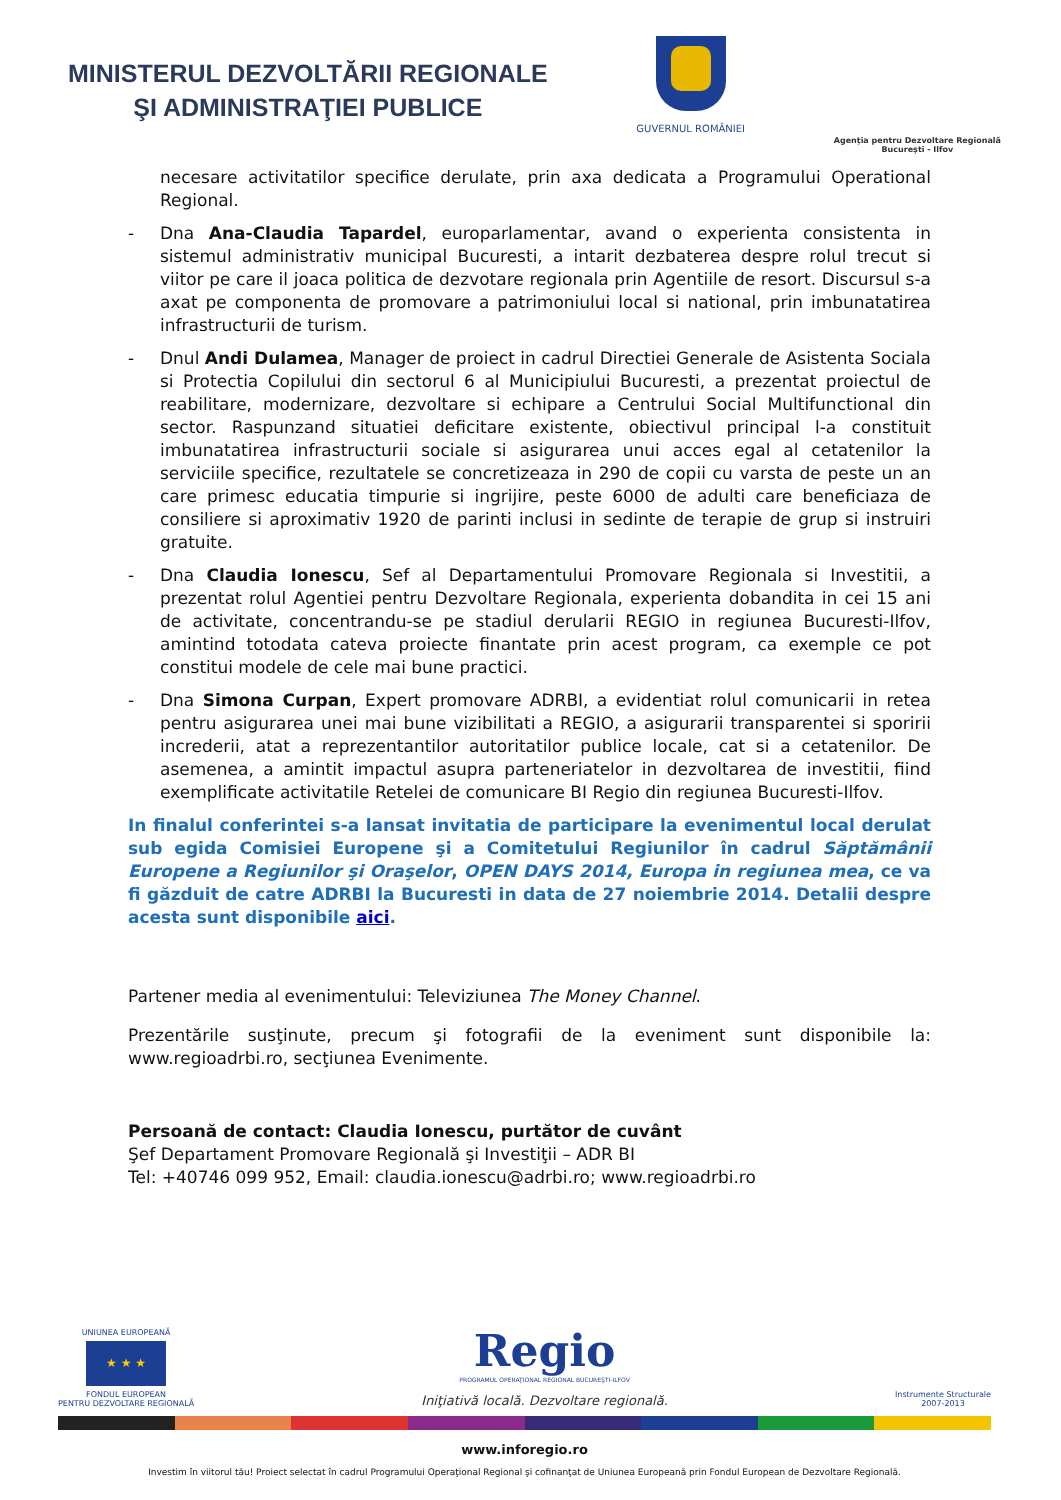MINISTERUL DEZVOLTĂRII REGIONALE
ŞI ADMINISTRAŢIEI PUBLICE
GUVERNUL ROMÂNIEI
Agenţia pentru Dezvoltare Regională
Bucureşti - Ilfov
necesare activitatilor specifice derulate, prin axa dedicata a Programului Operational Regional.
- Dna Ana-Claudia Tapardel, europarlamentar, avand o experienta consistenta in sistemul administrativ municipal Bucuresti, a intarit dezbaterea despre rolul trecut si viitor pe care il joaca politica de dezvotare regionala prin Agentiile de resort. Discursul s-a axat pe componenta de promovare a patrimoniului local si national, prin imbunatatirea infrastructurii de turism.
- Dnul Andi Dulamea, Manager de proiect in cadrul Directiei Generale de Asistenta Sociala si Protectia Copilului din sectorul 6 al Municipiului Bucuresti, a prezentat proiectul de reabilitare, modernizare, dezvoltare si echipare a Centrului Social Multifunctional din sector. Raspunzand situatiei deficitare existente, obiectivul principal l-a constituit imbunatatirea infrastructurii sociale si asigurarea unui acces egal al cetatenilor la serviciile specifice, rezultatele se concretizeaza in 290 de copii cu varsta de peste un an care primesc educatia timpurie si ingrijire, peste 6000 de adulti care beneficiaza de consiliere si aproximativ 1920 de parinti inclusi in sedinte de terapie de grup si instruiri gratuite.
- Dna Claudia Ionescu, Sef al Departamentului Promovare Regionala si Investitii, a prezentat rolul Agentiei pentru Dezvoltare Regionala, experienta dobandita in cei 15 ani de activitate, concentrandu-se pe stadiul derularii REGIO in regiunea Bucuresti-Ilfov, amintind totodata cateva proiecte finantate prin acest program, ca exemple ce pot constitui modele de cele mai bune practici.
- Dna Simona Curpan, Expert promovare ADRBI, a evidentiat rolul comunicarii in retea pentru asigurarea unei mai bune vizibilitati a REGIO, a asigurarii transparentei si sporirii increderii, atat a reprezentantilor autoritatilor publice locale, cat si a cetatenilor. De asemenea, a amintit impactul asupra parteneriatelor in dezvoltarea de investitii, fiind exemplificate activitatile Retelei de comunicare BI Regio din regiunea Bucuresti-Ilfov.
In finalul conferintei s-a lansat invitatia de participare la evenimentul local derulat sub egida Comisiei Europene şi a Comitetului Regiunilor în cadrul Săptămânii Europene a Regiunilor şi Oraşelor, OPEN DAYS 2014, Europa in regiunea mea, ce va fi găzduit de catre ADRBI la Bucuresti in data de 27 noiembrie 2014. Detalii despre acesta sunt disponibile aici.
Partener media al evenimentului: Televiziunea The Money Channel.
Prezentările susţinute, precum şi fotografii de la eveniment sunt disponibile la: www.regioadrbi.ro, secţiunea Evenimente.
Persoană de contact: Claudia Ionescu, purtător de cuvânt
Şef Departament Promovare Regională şi Investiţii – ADR BI
Tel: +40746 099 952, Email: claudia.ionescu@adrbi.ro; www.regioadrbi.ro
UNIUNEA EUROPEANĂ
★ ★ ★
FONDUL EUROPEAN
PENTRU DEZVOLTARE REGIONALĂ
Regio
PROGRAMUL OPERAŢIONAL REGIONAL BUCUREŞTI-ILFOV
Iniţiativă locală. Dezvoltare regională.
Instrumente Structurale
2007-2013
www.inforegio.ro
Investim în viitorul tău! Proiect selectat în cadrul Programului Operaţional Regional şi cofinanţat de Uniunea Europeană prin Fondul European de Dezvoltare Regională.